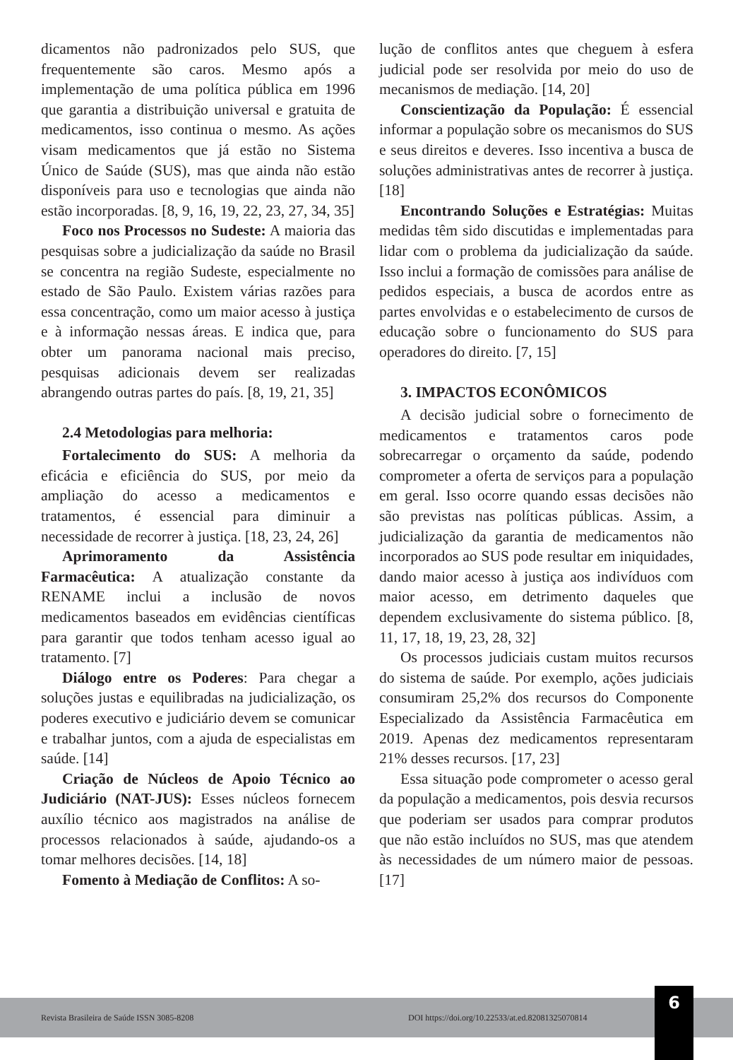dicamentos não padronizados pelo SUS, que frequentemente são caros. Mesmo após a implementação de uma política pública em 1996 que garantia a distribuição universal e gratuita de medicamentos, isso continua o mesmo. As ações visam medicamentos que já estão no Sistema Único de Saúde (SUS), mas que ainda não estão disponíveis para uso e tecnologias que ainda não estão incorporadas. [8, 9, 16, 19, 22, 23, 27, 34, 35]
Foco nos Processos no Sudeste: A maioria das pesquisas sobre a judicialização da saúde no Brasil se concentra na região Sudeste, especialmente no estado de São Paulo. Existem várias razões para essa concentração, como um maior acesso à justiça e à informação nessas áreas. E indica que, para obter um panorama nacional mais preciso, pesquisas adicionais devem ser realizadas abrangendo outras partes do país. [8, 19, 21, 35]
2.4 Metodologias para melhoria:
Fortalecimento do SUS: A melhoria da eficácia e eficiência do SUS, por meio da ampliação do acesso a medicamentos e tratamentos, é essencial para diminuir a necessidade de recorrer à justiça. [18, 23, 24, 26]
Aprimoramento da Assistência Farmacêutica: A atualização constante da RENAME inclui a inclusão de novos medicamentos baseados em evidências científicas para garantir que todos tenham acesso igual ao tratamento. [7]
Diálogo entre os Poderes: Para chegar a soluções justas e equilibradas na judicialização, os poderes executivo e judiciário devem se comunicar e trabalhar juntos, com a ajuda de especialistas em saúde. [14]
Criação de Núcleos de Apoio Técnico ao Judiciário (NAT-JUS): Esses núcleos fornecem auxílio técnico aos magistrados na análise de processos relacionados à saúde, ajudando-os a tomar melhores decisões. [14, 18]
Fomento à Mediação de Conflitos: A so-
lução de conflitos antes que cheguem à esfera judicial pode ser resolvida por meio do uso de mecanismos de mediação. [14, 20]
Conscientização da População: É essencial informar a população sobre os mecanismos do SUS e seus direitos e deveres. Isso incentiva a busca de soluções administrativas antes de recorrer à justiça. [18]
Encontrando Soluções e Estratégias: Muitas medidas têm sido discutidas e implementadas para lidar com o problema da judicialização da saúde. Isso inclui a formação de comissões para análise de pedidos especiais, a busca de acordos entre as partes envolvidas e o estabelecimento de cursos de educação sobre o funcionamento do SUS para operadores do direito. [7, 15]
3. IMPACTOS ECONÔMICOS
A decisão judicial sobre o fornecimento de medicamentos e tratamentos caros pode sobrecarregar o orçamento da saúde, podendo comprometer a oferta de serviços para a população em geral. Isso ocorre quando essas decisões não são previstas nas políticas públicas. Assim, a judicialização da garantia de medicamentos não incorporados ao SUS pode resultar em iniquidades, dando maior acesso à justiça aos indivíduos com maior acesso, em detrimento daqueles que dependem exclusivamente do sistema público. [8, 11, 17, 18, 19, 23, 28, 32]
Os processos judiciais custam muitos recursos do sistema de saúde. Por exemplo, ações judiciais consumiram 25,2% dos recursos do Componente Especializado da Assistência Farmacêutica em 2019. Apenas dez medicamentos representaram 21% desses recursos. [17, 23]
Essa situação pode comprometer o acesso geral da população a medicamentos, pois desvia recursos que poderiam ser usados para comprar produtos que não estão incluídos no SUS, mas que atendem às necessidades de um número maior de pessoas. [17]
Revista Brasileira de Saúde ISSN 3085-8208 DOI https://doi.org/10.22533/at.ed.82081325070814 6